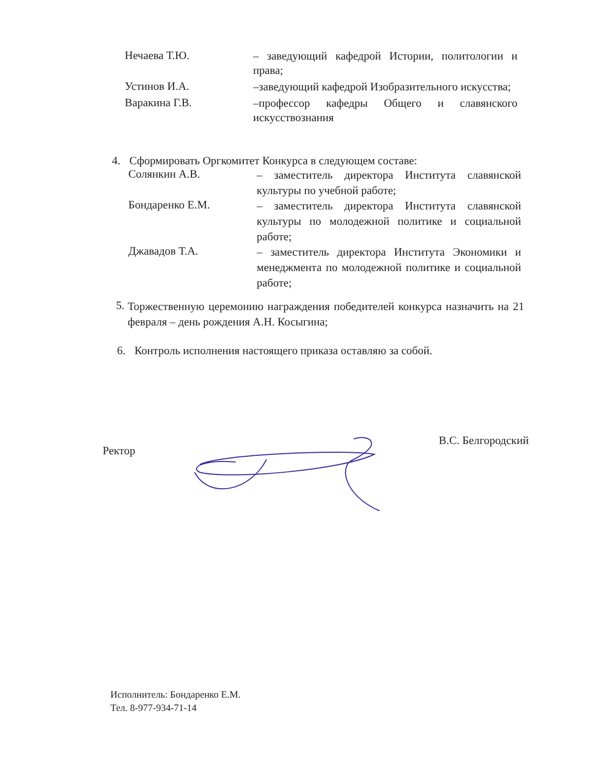Нечаева Т.Ю.
– заведующий кафедрой Истории, политологии и права;
Устинов И.А.
–заведующий кафедрой Изобразительного искусства;
Варакина Г.В.
–профессор кафедры Общего и славянского искусствознания
4. Сформировать Оргкомитет Конкурса в следующем составе:
Солянкин А.В.
– заместитель директора Института славянской культуры по учебной работе;
Бондаренко Е.М.
– заместитель директора Института славянской культуры по молодежной политике и социальной работе;
Джавадов Т.А.
– заместитель директора Института Экономики и менеджмента по молодежной политике и социальной работе;
5.
Торжественную церемонию награждения победителей конкурса назначить на 21 февраля – день рождения А.Н. Косыгина;
6. Контроль исполнения настоящего приказа оставляю за собой.
Ректор
В.С. Белгородский
Исполнитель: Бондаренко Е.М.
Тел. 8-977-934-71-14